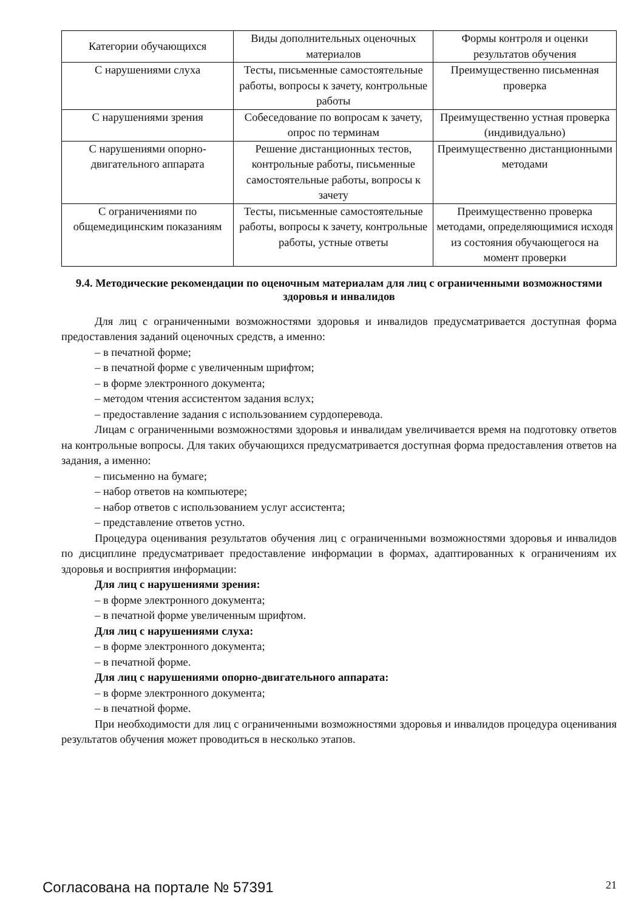| Категории обучающихся | Виды дополнительных оценочных материалов | Формы контроля и оценки результатов обучения |
| --- | --- | --- |
| С нарушениями слуха | Тесты, письменные самостоятельные работы, вопросы к зачету, контрольные работы | Преимущественно письменная проверка |
| С нарушениями зрения | Собеседование по вопросам к зачету, опрос по терминам | Преимущественно устная проверка (индивидуально) |
| С нарушениями опорно-двигательного аппарата | Решение дистанционных тестов, контрольные работы, письменные самостоятельные работы, вопросы к зачету | Преимущественно дистанционными методами |
| С ограничениями по общемедицинским показаниям | Тесты, письменные самостоятельные работы, вопросы к зачету, контрольные работы, устные ответы | Преимущественно проверка методами, определяющимися исходя из состояния обучающегося на момент проверки |
9.4. Методические рекомендации по оценочным материалам для лиц с ограниченными возможностями здоровья и инвалидов
Для лиц с ограниченными возможностями здоровья и инвалидов предусматривается доступная форма предоставления заданий оценочных средств, а именно:
– в печатной форме;
– в печатной форме с увеличенным шрифтом;
– в форме электронного документа;
– методом чтения ассистентом задания вслух;
– предоставление задания с использованием сурдоперевода.
Лицам с ограниченными возможностями здоровья и инвалидам увеличивается время на подготовку ответов на контрольные вопросы. Для таких обучающихся предусматривается доступная форма предоставления ответов на задания, а именно:
– письменно на бумаге;
– набор ответов на компьютере;
– набор ответов с использованием услуг ассистента;
– представление ответов устно.
Процедура оценивания результатов обучения лиц с ограниченными возможностями здоровья и инвалидов по дисциплине предусматривает предоставление информации в формах, адаптированных к ограничениям их здоровья и восприятия информации:
Для лиц с нарушениями зрения:
– в форме электронного документа;
– в печатной форме увеличенным шрифтом.
Для лиц с нарушениями слуха:
– в форме электронного документа;
– в печатной форме.
Для лиц с нарушениями опорно-двигательного аппарата:
– в форме электронного документа;
– в печатной форме.
При необходимости для лиц с ограниченными возможностями здоровья и инвалидов процедура оценивания результатов обучения может проводиться в несколько этапов.
Согласована на портале № 57391 21